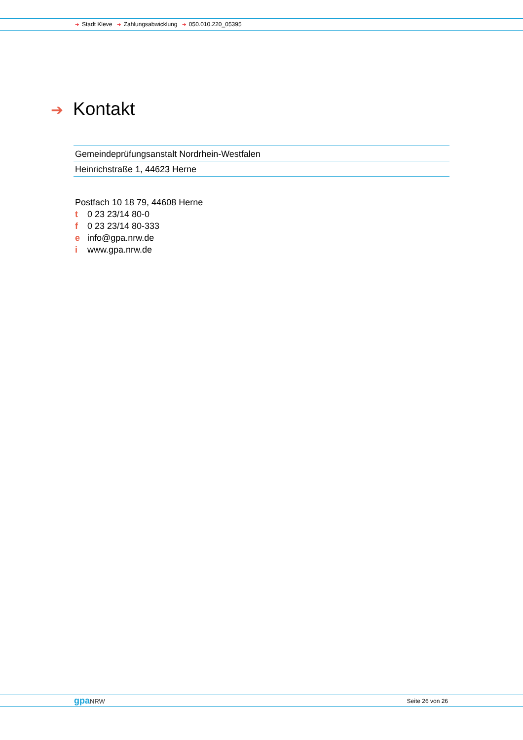➔ Stadt Kleve ➔ Zahlungsabwicklung ➔ 050.010.220_05395
➔ Kontakt
Gemeindeprüfungsanstalt Nordrhein-Westfalen
Heinrichstraße 1, 44623 Herne
Postfach 10 18 79, 44608 Herne
t 0 23 23/14 80-0
f 0 23 23/14 80-333
e info@gpa.nrw.de
i www.gpa.nrw.de
gpaNRW Seite 26 von 26